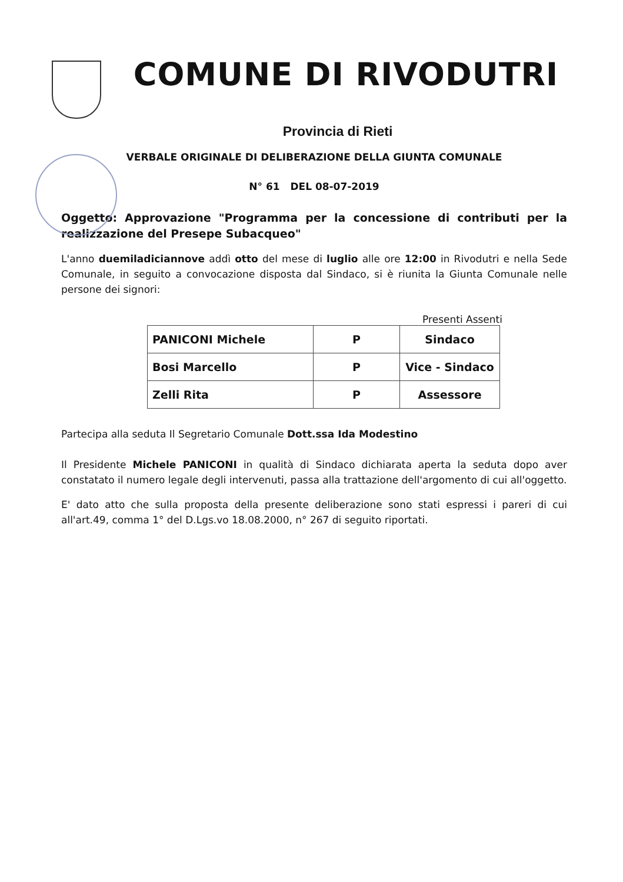COMUNE DI RIVODUTRI
Provincia di Rieti
VERBALE ORIGINALE DI DELIBERAZIONE DELLA GIUNTA COMUNALE
N° 61 DEL 08-07-2019
Oggetto: Approvazione "Programma per la concessione di contributi per la realizzazione del Presepe Subacqueo"
L'anno duemiladiciannove addì otto del mese di luglio alle ore 12:00 in Rivodutri e nella Sede Comunale, in seguito a convocazione disposta dal Sindaco, si è riunita la Giunta Comunale nelle persone dei signori:
Presenti Assenti
| PANICONI Michele | P | Sindaco |
| Bosi Marcello | P | Vice - Sindaco |
| Zelli Rita | P | Assessore |
Partecipa alla seduta Il Segretario Comunale Dott.ssa Ida Modestino
Il Presidente Michele PANICONI in qualità di Sindaco dichiarata aperta la seduta dopo aver constatato il numero legale degli intervenuti, passa alla trattazione dell'argomento di cui all'oggetto.
E' dato atto che sulla proposta della presente deliberazione sono stati espressi i pareri di cui all'art.49, comma 1° del D.Lgs.vo 18.08.2000, n° 267 di seguito riportati.